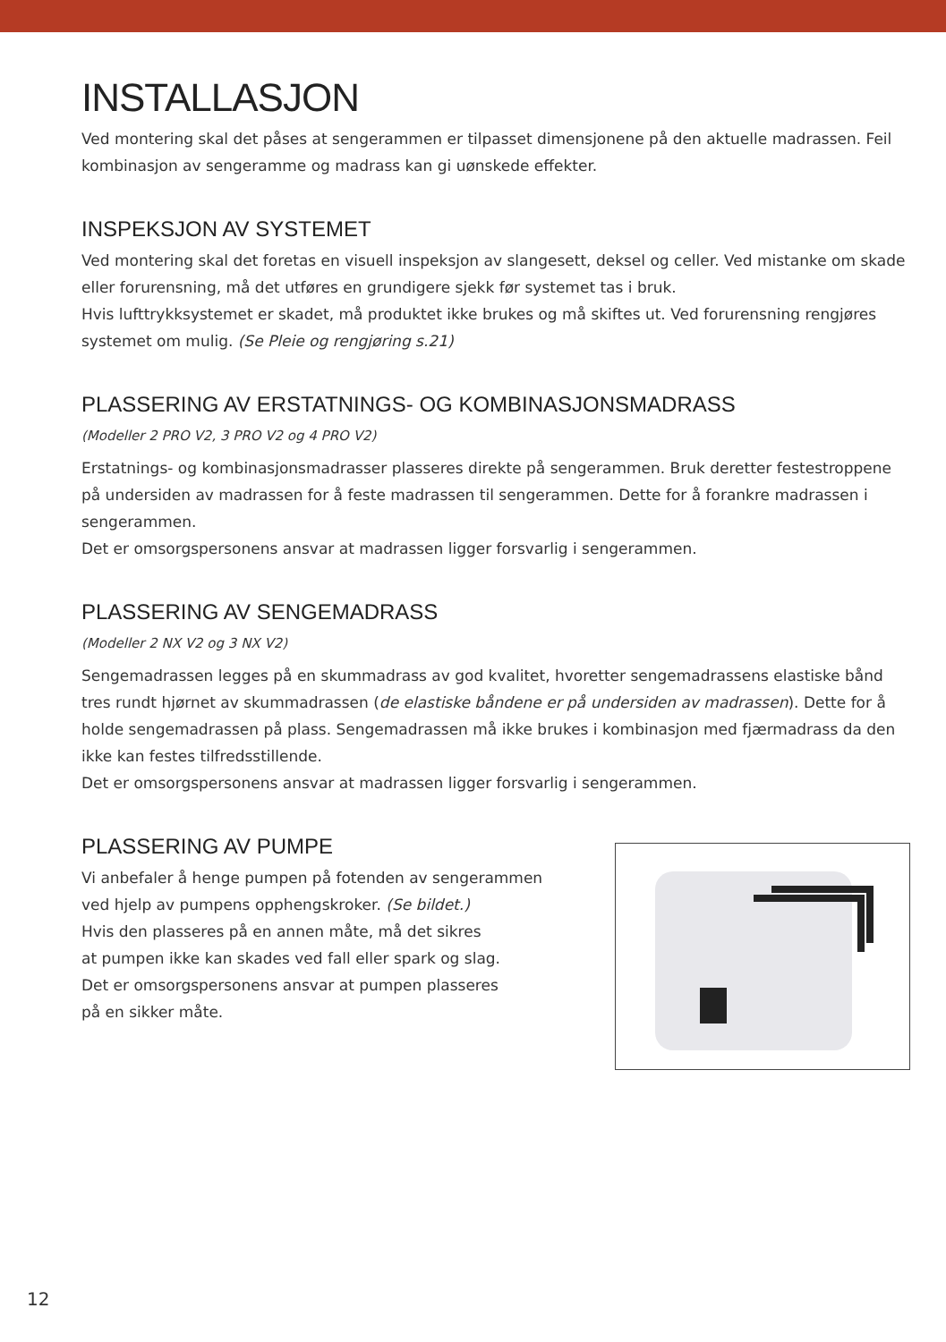INSTALLASJON
Ved montering skal det påses at sengerammen er tilpasset dimensjonene på den aktuelle madrassen. Feil kombinasjon av sengeramme og madrass kan gi uønskede effekter.
INSPEKSJON AV SYSTEMET
Ved montering skal det foretas en visuell inspeksjon av slangesett, deksel og celler. Ved mistanke om skade eller forurensning, må det utføres en grundigere sjekk før systemet tas i bruk.
Hvis lufttrykksystemet er skadet, må produktet ikke brukes og må skiftes ut. Ved forurensning rengjøres systemet om mulig. (Se Pleie og rengjøring s.21)
PLASSERING AV ERSTATNINGS- OG KOMBINASJONSMADRASS
(Modeller 2 PRO V2, 3 PRO V2 og 4 PRO V2)
Erstatnings- og kombinasjonsmadrasser plasseres direkte på sengerammen. Bruk deretter festestroppene på undersiden av madrassen for å feste madrassen til sengerammen. Dette for å forankre madrassen i sengerammen.
Det er omsorgspersonens ansvar at madrassen ligger forsvarlig i sengerammen.
PLASSERING AV SENGEMADRASS
(Modeller 2 NX V2 og 3 NX V2)
Sengemadrassen legges på en skummadrass av god kvalitet, hvoretter sengemadrassens elastiske bånd tres rundt hjørnet av skummadrassen (de elastiske båndene er på undersiden av madrassen). Dette for å holde sengemadrassen på plass. Sengemadrassen må ikke brukes i kombinasjon med fjærmadrass da den ikke kan festes tilfredsstillende.
Det er omsorgspersonens ansvar at madrassen ligger forsvarlig i sengerammen.
PLASSERING AV PUMPE
Vi anbefaler å henge pumpen på fotenden av sengerammen
ved hjelp av pumpens opphengskroker. (Se bildet.)
Hvis den plasseres på en annen måte, må det sikres
at pumpen ikke kan skades ved fall eller spark og slag.
Det er omsorgspersonens ansvar at pumpen plasseres
på en sikker måte.
12